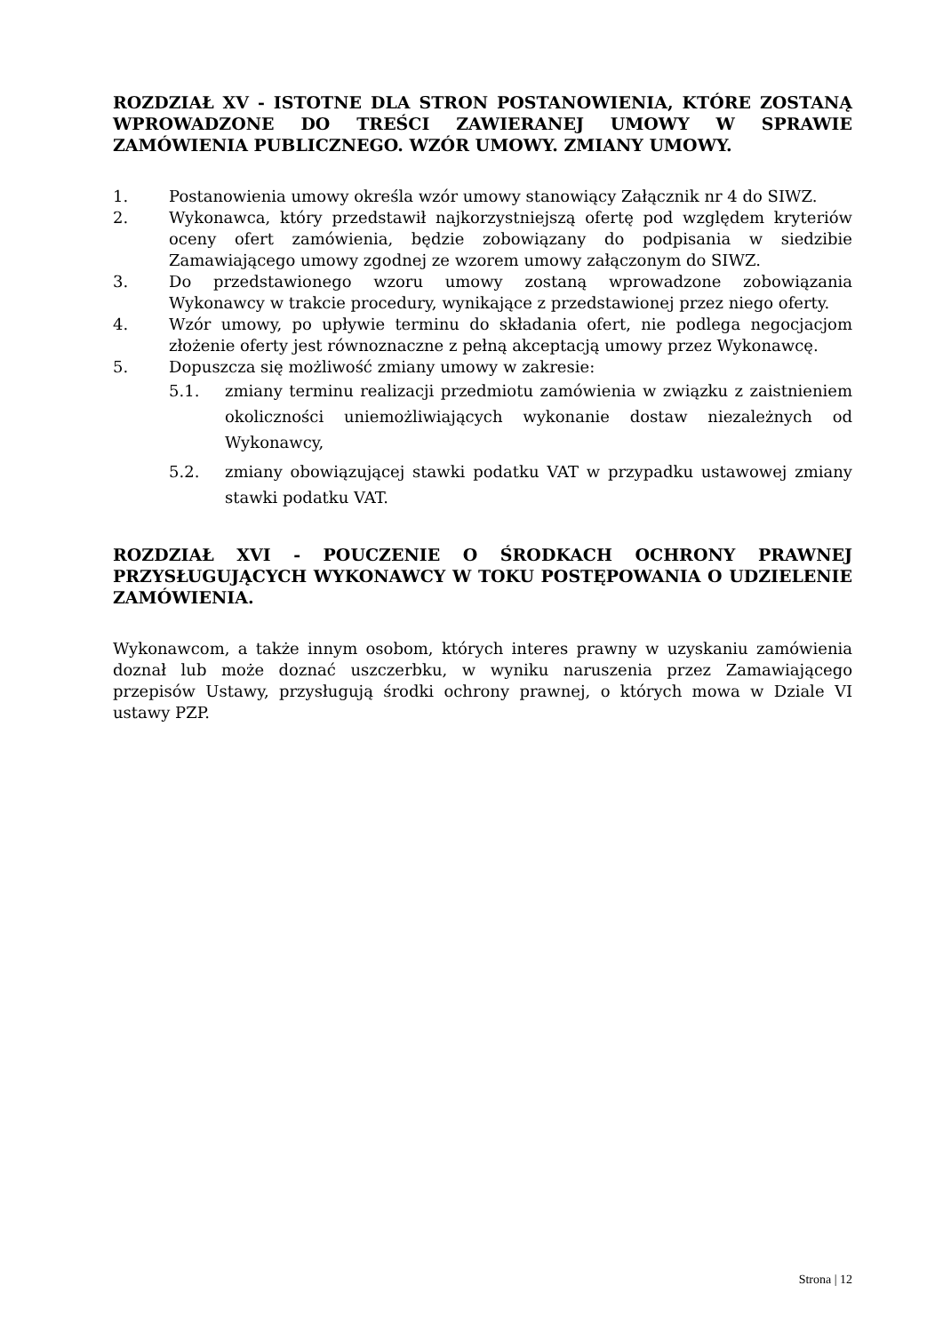ROZDZIAŁ XV - ISTOTNE DLA STRON POSTANOWIENIA, KTÓRE ZOSTANĄ WPROWADZONE DO TREŚCI ZAWIERANEJ UMOWY W SPRAWIE ZAMÓWIENIA PUBLICZNEGO. WZÓR UMOWY. ZMIANY UMOWY.
1. Postanowienia umowy określa wzór umowy stanowiący Załącznik nr 4 do SIWZ.
2. Wykonawca, który przedstawił najkorzystniejszą ofertę pod względem kryteriów oceny ofert zamówienia, będzie zobowiązany do podpisania w siedzibie Zamawiającego umowy zgodnej ze wzorem umowy załączonym do SIWZ.
3. Do przedstawionego wzoru umowy zostaną wprowadzone zobowiązania Wykonawcy w trakcie procedury, wynikające z przedstawionej przez niego oferty.
4. Wzór umowy, po upływie terminu do składania ofert, nie podlega negocjacjom złożenie oferty jest równoznaczne z pełną akceptacją umowy przez Wykonawcę.
5. Dopuszcza się możliwość zmiany umowy w zakresie:
5.1. zmiany terminu realizacji przedmiotu zamówienia w związku z zaistnieniem okoliczności uniemożliwiających wykonanie dostaw niezależnych od Wykonawcy,
5.2. zmiany obowiązującej stawki podatku VAT w przypadku ustawowej zmiany stawki podatku VAT.
ROZDZIAŁ XVI - POUCZENIE O ŚRODKACH OCHRONY PRAWNEJ PRZYSŁUGUJĄCYCH WYKONAWCY W TOKU POSTĘPOWANIA O UDZIELENIE ZAMÓWIENIA.
Wykonawcom, a także innym osobom, których interes prawny w uzyskaniu zamówienia doznał lub może doznać uszczerbku, w wyniku naruszenia przez Zamawiającego przepisów Ustawy, przysługują środki ochrony prawnej, o których mowa w Dziale VI ustawy PZP.
Strona | 12